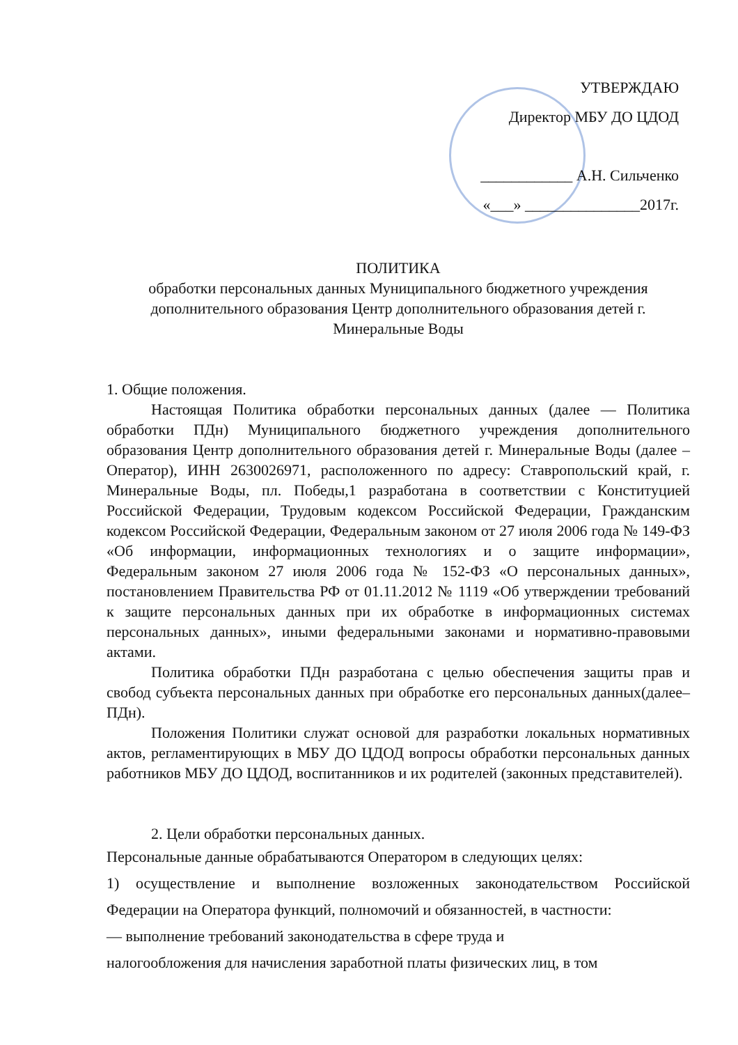УТВЕРЖДАЮ
Директор МБУ ДО ЦДОД
____________ А.Н. Сильченко
«___» _______________2017г.
ПОЛИТИКА
обработки персональных данных Муниципального бюджетного учреждения дополнительного образования Центр дополнительного образования детей г. Минеральные Воды
1. Общие положения.
Настоящая Политика обработки персональных данных (далее — Политика обработки ПДн) Муниципального бюджетного учреждения дополнительного образования Центр дополнительного образования детей г. Минеральные Воды (далее – Оператор), ИНН 2630026971, расположенного по адресу: Ставропольский край, г. Минеральные Воды, пл. Победы,1 разработана в соответствии с Конституцией Российской Федерации, Трудовым кодексом Российской Федерации, Гражданским кодексом Российской Федерации, Федеральным законом от 27 июля 2006 года № 149-ФЗ «Об информации, информационных технологиях и о защите информации», Федеральным законом 27 июля 2006 года № 152-ФЗ «О персональных данных», постановлением Правительства РФ от 01.11.2012 № 1119 «Об утверждении требований к защите персональных данных при их обработке в информационных системах персональных данных», иными федеральными законами и нормативно-правовыми актами.
Политика обработки ПДн разработана с целью обеспечения защиты прав и свобод субъекта персональных данных при обработке его персональных данных(далее–ПДн).
Положения Политики служат основой для разработки локальных нормативных актов, регламентирующих в МБУ ДО ЦДОД вопросы обработки персональных данных работников МБУ ДО ЦДОД, воспитанников и их родителей (законных представителей).
2. Цели обработки персональных данных.
Персональные данные обрабатываются Оператором в следующих целях:
1) осуществление и выполнение возложенных законодательством Российской Федерации на Оператора функций, полномочий и обязанностей, в частности:
— выполнение требований законодательства в сфере труда и
налогообложения для начисления заработной платы физических лиц, в том